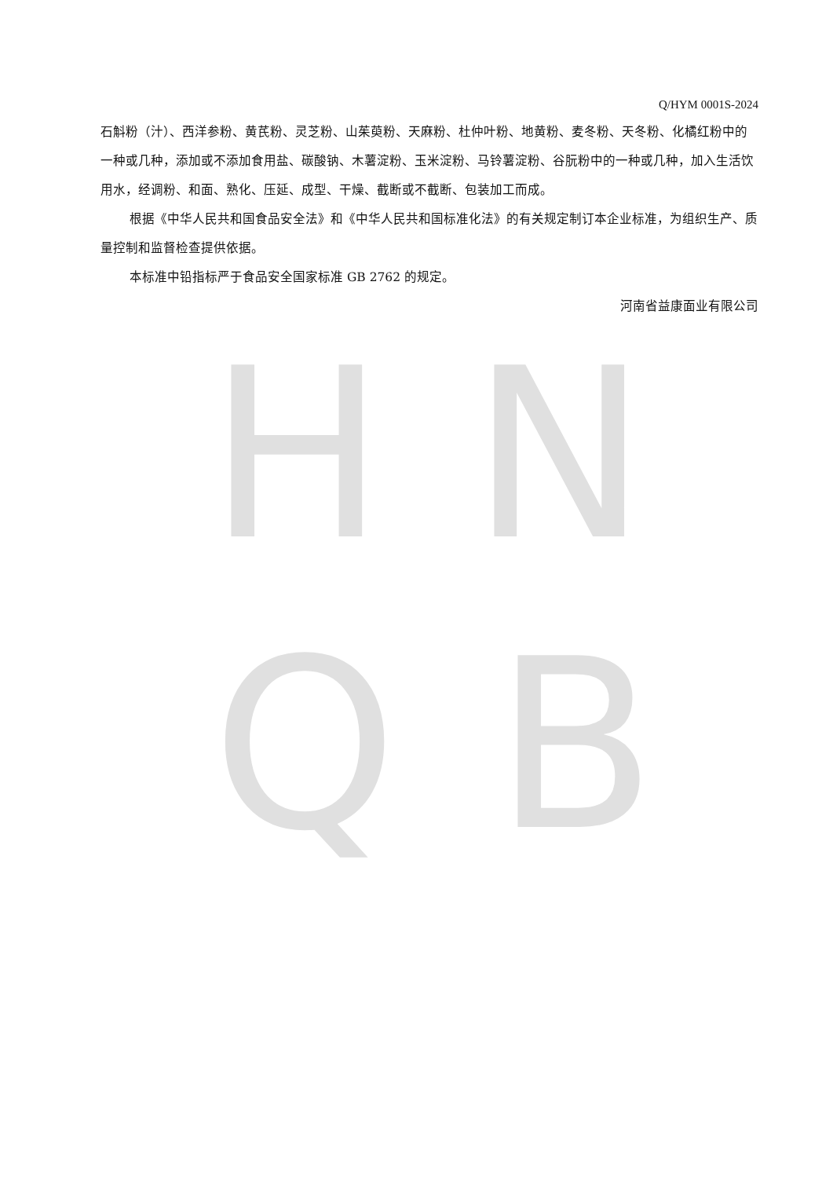H N
Q B
Q/HYM 0001S-2024
石斛粉（汁）、西洋参粉、黄芪粉、灵芝粉、山茱萸粉、天麻粉、杜仲叶粉、地黄粉、麦冬粉、天冬粉、化橘红粉中的一种或几种，添加或不添加食用盐、碳酸钠、木薯淀粉、玉米淀粉、马铃薯淀粉、谷朊粉中的一种或几种，加入生活饮用水，经调粉、和面、熟化、压延、成型、干燥、截断或不截断、包装加工而成。
根据《中华人民共和国食品安全法》和《中华人民共和国标准化法》的有关规定制订本企业标准，为组织生产、质量控制和监督检查提供依据。
本标准中铅指标严于食品安全国家标准 GB 2762 的规定。
河南省益康面业有限公司